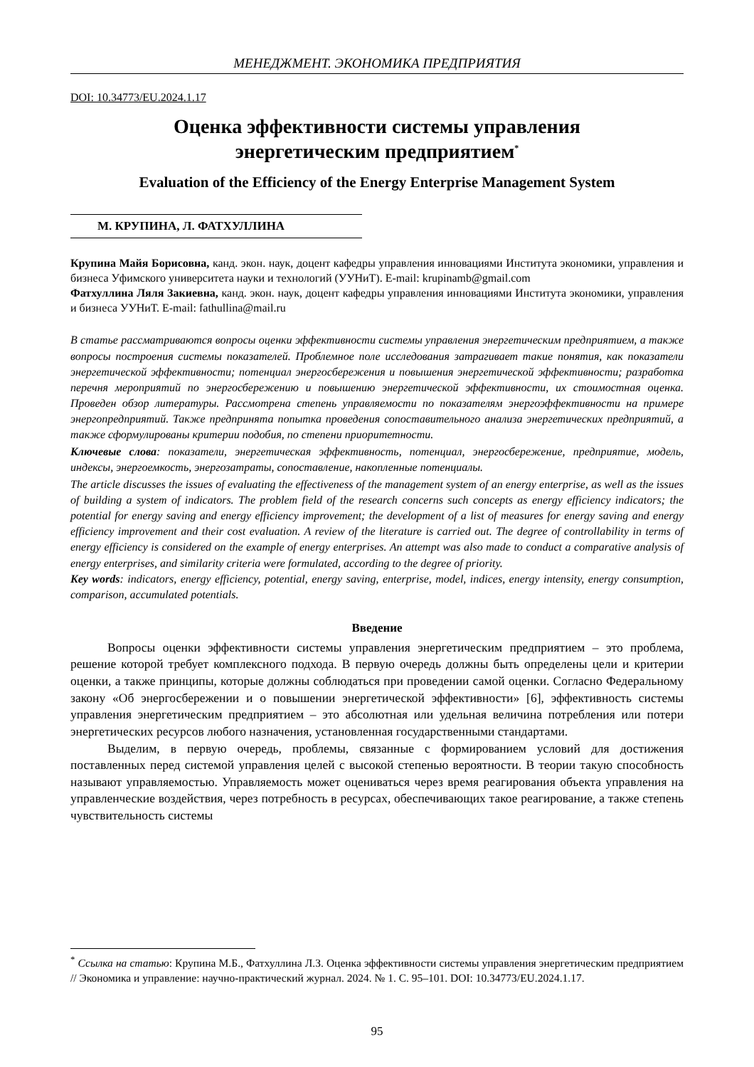МЕНЕДЖМЕНТ. ЭКОНОМИКА ПРЕДПРИЯТИЯ
DOI: 10.34773/EU.2024.1.17
Оценка эффективности системы управления
энергетическим предприятием<sup>*</sup>
Evaluation of the Efficiency of the Energy Enterprise Management System
М. КРУПИНА, Л. ФАТХУЛЛИНА
Крупина Майя Борисовна, канд. экон. наук, доцент кафедры управления инновациями Института экономики, управления и бизнеса Уфимского университета науки и технологий (УУНиТ). E-mail: krupinamb@gmail.com
Фатхуллина Ляля Закиевна, канд. экон. наук, доцент кафедры управления инновациями Института экономики, управления и бизнеса УУНиТ. E-mail: fathullina@mail.ru
В статье рассматриваются вопросы оценки эффективности системы управления энергетическим предприятием, а также вопросы построения системы показателей. Проблемное поле исследования затрагивает такие понятия, как показатели энергетической эффективности; потенциал энергосбережения и повышения энергетической эффективности; разработка перечня мероприятий по энергосбережению и повышению энергетической эффективности, их стоимостная оценка. Проведен обзор литературы. Рассмотрена степень управляемости по показателям энергоэффективности на примере энергопредприятий. Также предпринята попытка проведения сопоставительного анализа энергетических предприятий, а также сформулированы критерии подобия, по степени приоритетности.
Ключевые слова: показатели, энергетическая эффективность, потенциал, энергосбережение, предприятие, модель, индексы, энергоемкость, энергозатраты, сопоставление, накопленные потенциалы.
The article discusses the issues of evaluating the effectiveness of the management system of an energy enterprise, as well as the issues of building a system of indicators. The problem field of the research concerns such concepts as energy efficiency indicators; the potential for energy saving and energy efficiency improvement; the development of a list of measures for energy saving and energy efficiency improvement and their cost evaluation. A review of the literature is carried out. The degree of controllability in terms of energy efficiency is considered on the example of energy enterprises. An attempt was also made to conduct a comparative analysis of energy enterprises, and similarity criteria were formulated, according to the degree of priority.
Key words: indicators, energy efficiency, potential, energy saving, enterprise, model, indices, energy intensity, energy consumption, comparison, accumulated potentials.
Введение
Вопросы оценки эффективности системы управления энергетическим предприятием – это проблема, решение которой требует комплексного подхода. В первую очередь должны быть определены цели и критерии оценки, а также принципы, которые должны соблюдаться при проведении самой оценки. Согласно Федеральному закону «Об энергосбережении и о повышении энергетической эффективности» [6], эффективность системы управления энергетическим предприятием – это абсолютная или удельная величина потребления или потери энергетических ресурсов любого назначения, установленная государственными стандартами.
Выделим, в первую очередь, проблемы, связанные с формированием условий для достижения поставленных перед системой управления целей с высокой степенью вероятности. В теории такую способность называют управляемостью. Управляемость может оцениваться через время реагирования объекта управления на управленческие воздействия, через потребность в ресурсах, обеспечивающих такое реагирование, а также степень чувствительность системы
<sup>*</sup> Ссылка на статью: Крупина М.Б., Фатхуллина Л.З. Оценка эффективности системы управления энергетическим предприятием // Экономика и управление: научно-практический журнал. 2024. № 1. С. 95–101. DOI: 10.34773/EU.2024.1.17.
95